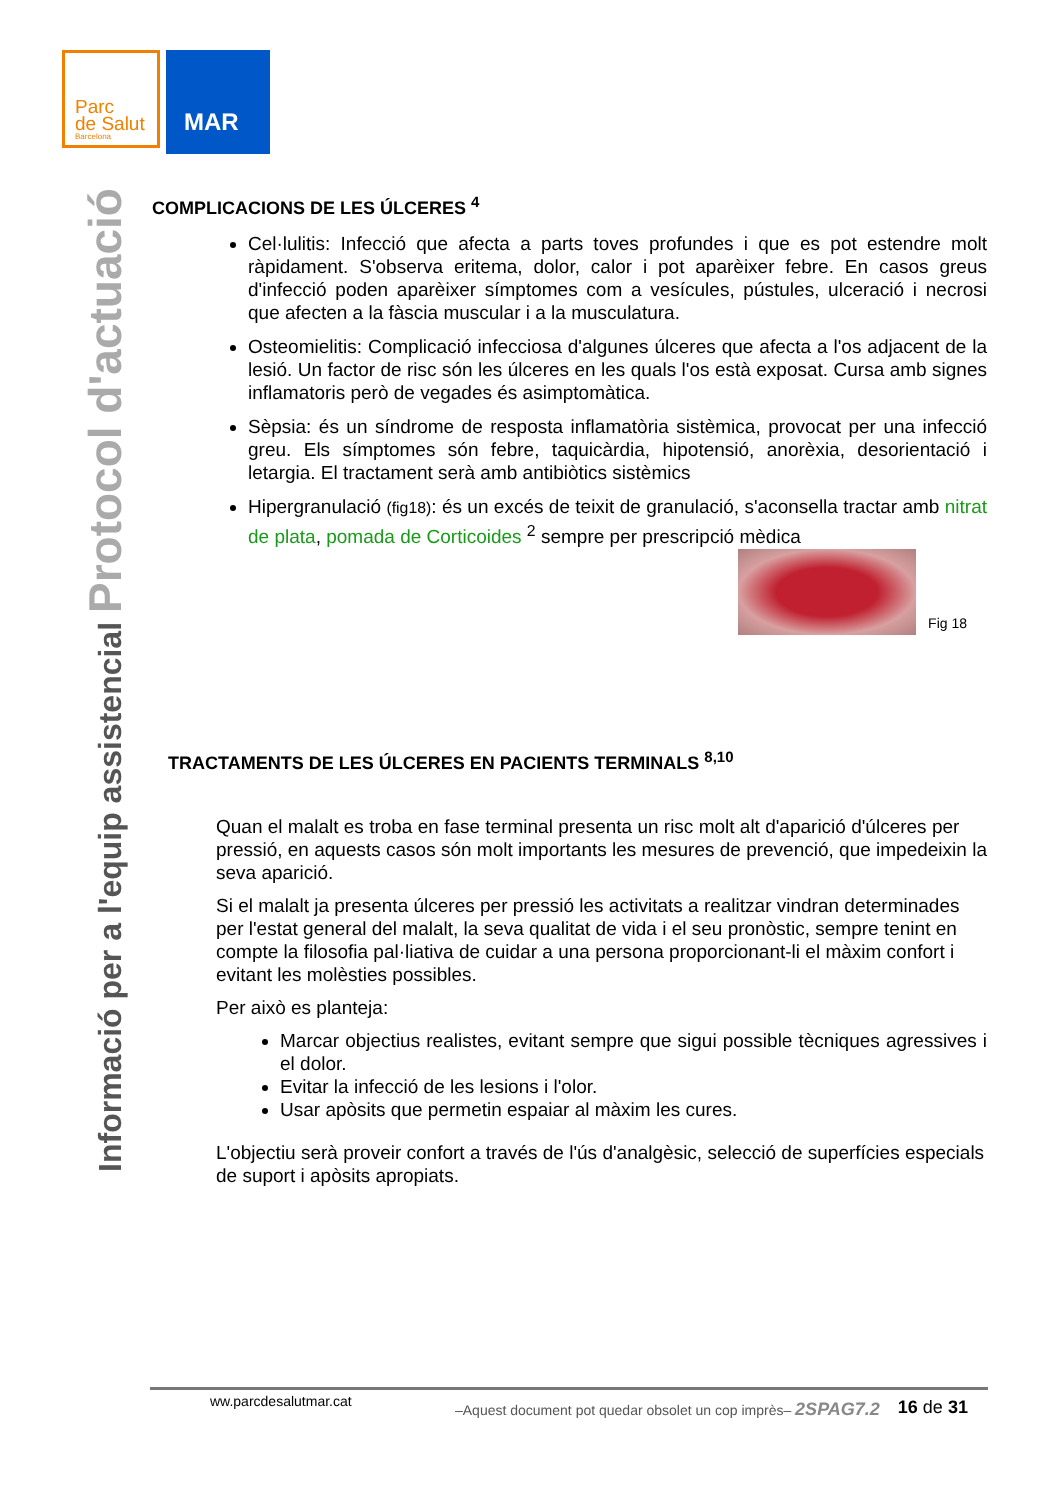Parc
de Salut
Barcelona
MAR
Informació per a l'equip assistencial Protocol d'actuació
COMPLICACIONS DE LES ÚLCERES <sup>4</sup>
Cel·lulitis: Infecció que afecta a parts toves profundes i que es pot estendre molt ràpidament. S'observa eritema, dolor, calor i pot aparèixer febre. En casos greus d'infecció poden aparèixer símptomes com a vesícules, pústules, ulceració i necrosi que afecten a la fàscia muscular i a la musculatura.
Osteomielitis: Complicació infecciosa d'algunes úlceres que afecta a l'os adjacent de la lesió. Un factor de risc són les úlceres en les quals l'os està exposat. Cursa amb signes inflamatoris però de vegades és asimptomàtica.
Sèpsia: és un síndrome de resposta inflamatòria sistèmica, provocat per una infecció greu. Els símptomes són febre, taquicàrdia, hipotensió, anorèxia, desorientació i letargia. El tractament serà amb antibiòtics sistèmics
Hipergranulació (fig18): és un excés de teixit de granulació, s'aconsella tractar amb nitrat de plata, pomada de Corticoides <sup>2</sup> sempre per prescripció mèdica
Fig 18
TRACTAMENTS DE LES ÚLCERES EN PACIENTS TERMINALS <sup>8,10</sup>
Quan el malalt es troba en fase terminal presenta un risc molt alt d'aparició d'úlceres per pressió, en aquests casos són molt importants les mesures de prevenció, que impedeixin la seva aparició.
Si el malalt ja presenta úlceres per pressió les activitats a realitzar vindran determinades per l'estat general del malalt, la seva qualitat de vida i el seu pronòstic, sempre tenint en compte la filosofia pal·liativa de cuidar a una persona proporcionant-li el màxim confort i evitant les molèsties possibles.
Per això es planteja:
Marcar objectius realistes, evitant sempre que sigui possible tècniques agressives i el dolor.
Evitar la infecció de les lesions i l'olor.
Usar apòsits que permetin espaiar al màxim les cures.
L'objectiu serà proveir confort a través de l'ús d'analgèsic, selecció de superfícies especials de suport i apòsits apropiats.
ww.parcdesalutmar.cat –Aquest document pot quedar obsolet un cop imprès– 2SPAG7.2 16 de 31